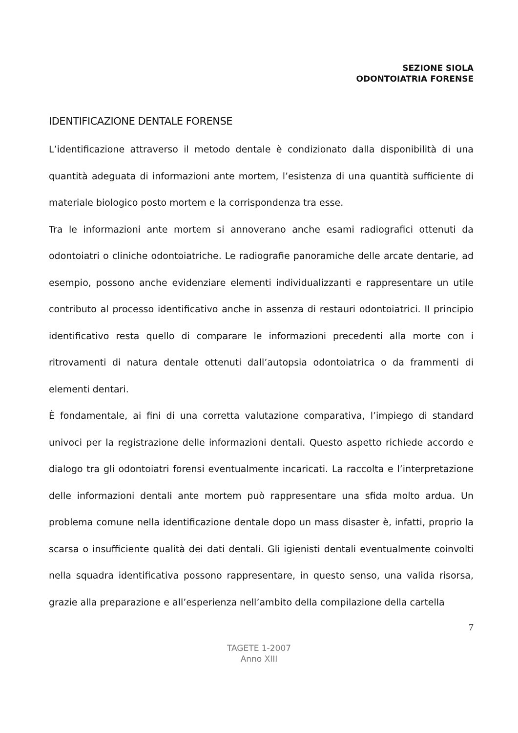SEZIONE SIOLA
ODONTOIATRIA FORENSE
IDENTIFICAZIONE DENTALE FORENSE
L’identificazione attraverso il metodo dentale è condizionato dalla disponibilità di una quantità adeguata di informazioni ante mortem, l’esistenza di una quantità sufficiente di materiale biologico posto mortem e la corrispondenza tra esse.
Tra le informazioni ante mortem si annoverano anche esami radiografici ottenuti da odontoiatri o cliniche odontoiatriche. Le radiografie panoramiche delle arcate dentarie, ad esempio, possono anche evidenziare elementi individualizzanti e rappresentare un utile contributo al processo identificativo anche in assenza di restauri odontoiatrici. Il principio identificativo resta quello di comparare le informazioni precedenti alla morte con i ritrovamenti di natura dentale ottenuti dall’autopsia odontoiatrica o da frammenti di elementi dentari.
È fondamentale, ai fini di una corretta valutazione comparativa, l’impiego di standard univoci per la registrazione delle informazioni dentali. Questo aspetto richiede accordo e dialogo tra gli odontoiatri forensi eventualmente incaricati. La raccolta e l’interpretazione delle informazioni dentali ante mortem può rappresentare una sfida molto ardua. Un problema comune nella identificazione dentale dopo un mass disaster è, infatti, proprio la scarsa o insufficiente qualità dei dati dentali. Gli igienisti dentali eventualmente coinvolti nella squadra identificativa possono rappresentare, in questo senso, una valida risorsa, grazie alla preparazione e all’esperienza nell’ambito della compilazione della cartella
7
TAGETE 1-2007
Anno XIII